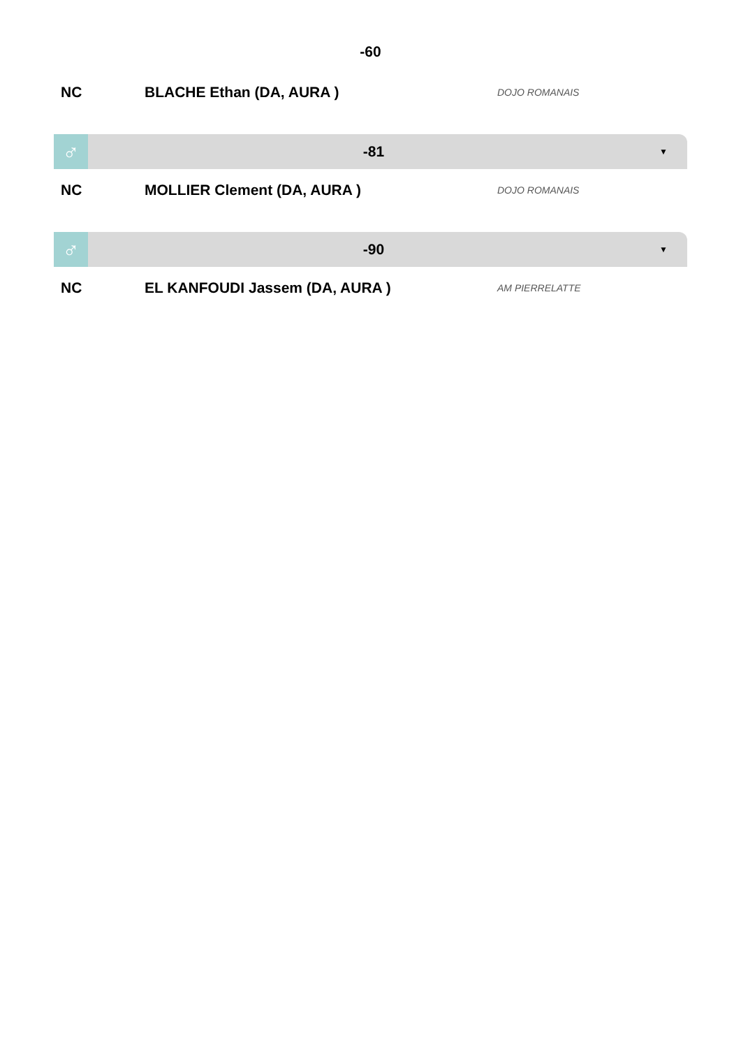-60
NC BLACHE Ethan (DA, AURA )
DOJO ROMANAIS
♂
-81
▼
NC MOLLIER Clement (DA, AURA )
DOJO ROMANAIS
♂
-90
▼
NC EL KANFOUDI Jassem (DA, AURA )
AM PIERRELATTE